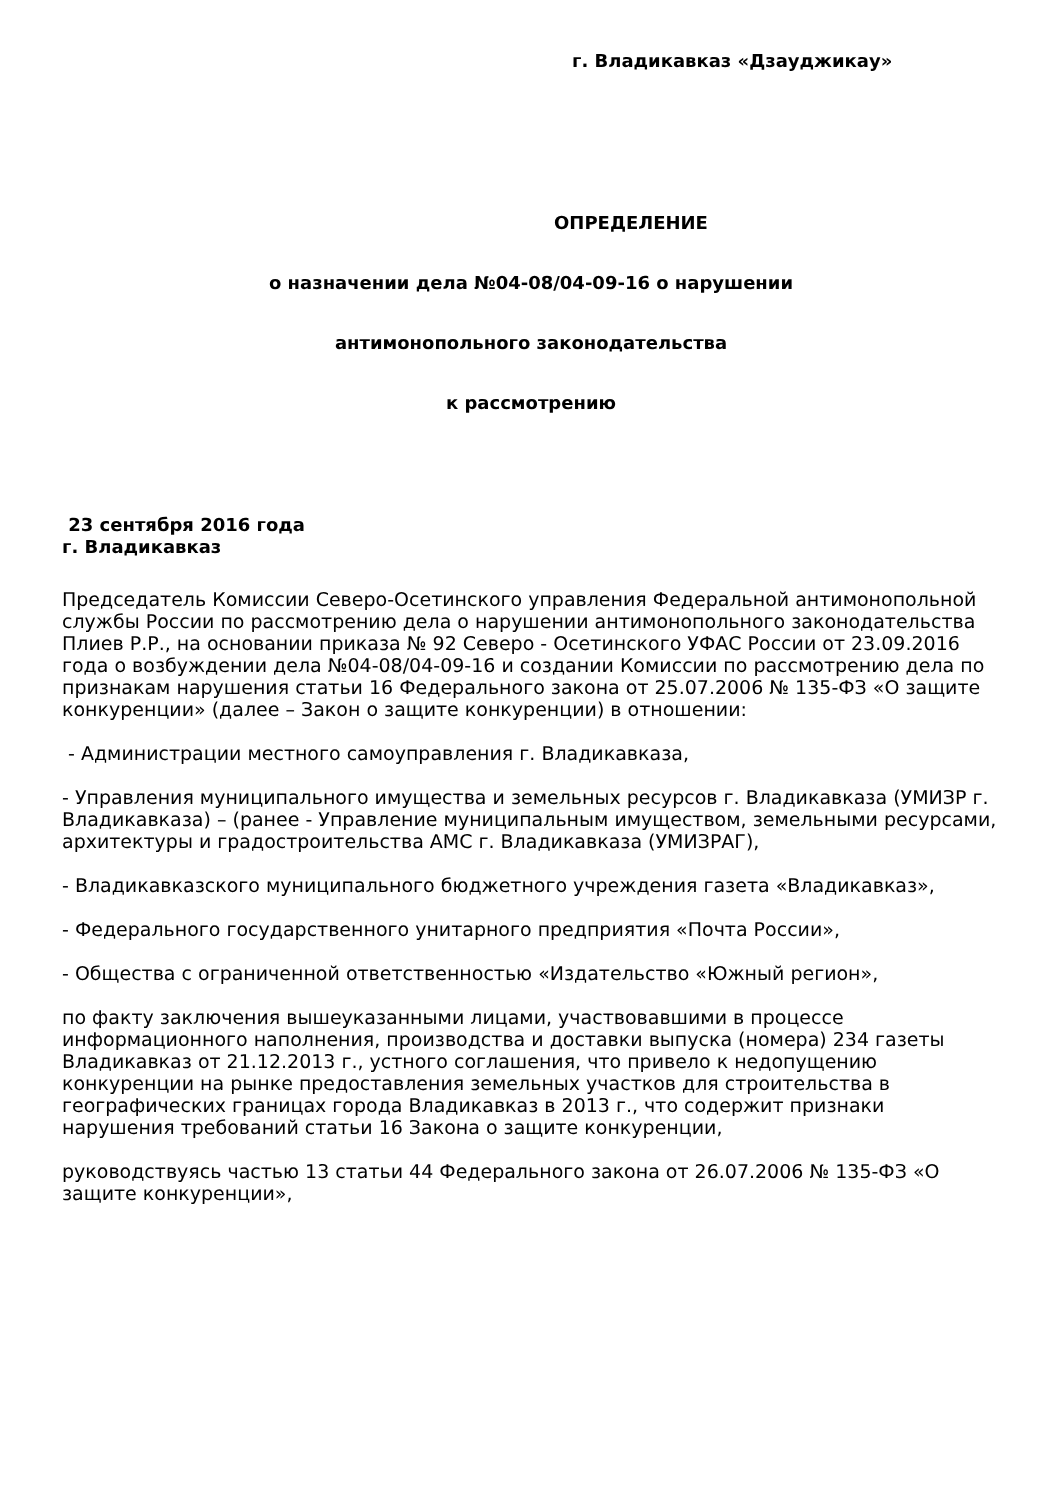г. Владикавказ «Дзауджикау»
ОПРЕДЕЛЕНИЕ
о назначении дела №04-08/04-09-16 о нарушении
антимонопольного законодательства
к рассмотрению
23 сентября 2016 года
г. Владикавказ
Председатель Комиссии Северо-Осетинского управления Федеральной антимонопольной службы России по рассмотрению дела о нарушении антимонопольного законодательства Плиев Р.Р., на основании приказа № 92 Северо - Осетинского УФАС России от 23.09.2016 года о возбуждении дела №04-08/04-09-16 и создании Комиссии по рассмотрению дела по признакам нарушения статьи 16 Федерального закона от 25.07.2006 № 135-ФЗ «О защите конкуренции» (далее – Закон о защите конкуренции) в отношении:
- Администрации местного самоуправления г. Владикавказа,
- Управления муниципального имущества и земельных ресурсов г. Владикавказа (УМИЗР г. Владикавказа) – (ранее - Управление муниципальным имуществом, земельными ресурсами, архитектуры и градостроительства АМС г. Владикавказа (УМИЗРАГ),
- Владикавказского муниципального бюджетного учреждения газета «Владикавказ»,
- Федерального государственного унитарного предприятия «Почта России»,
- Общества с ограниченной ответственностью «Издательство «Южный регион»,
по факту заключения вышеуказанными лицами, участвовавшими в процессе информационного наполнения, производства и доставки выпуска (номера) 234 газеты Владикавказ от 21.12.2013 г., устного соглашения, что привело к недопущению конкуренции на рынке предоставления земельных участков для строительства в географических границах города Владикавказ в 2013 г., что содержит признаки нарушения требований статьи 16 Закона о защите конкуренции,
руководствуясь частью 13 статьи 44 Федерального закона от 26.07.2006 № 135-ФЗ «О защите конкуренции»,